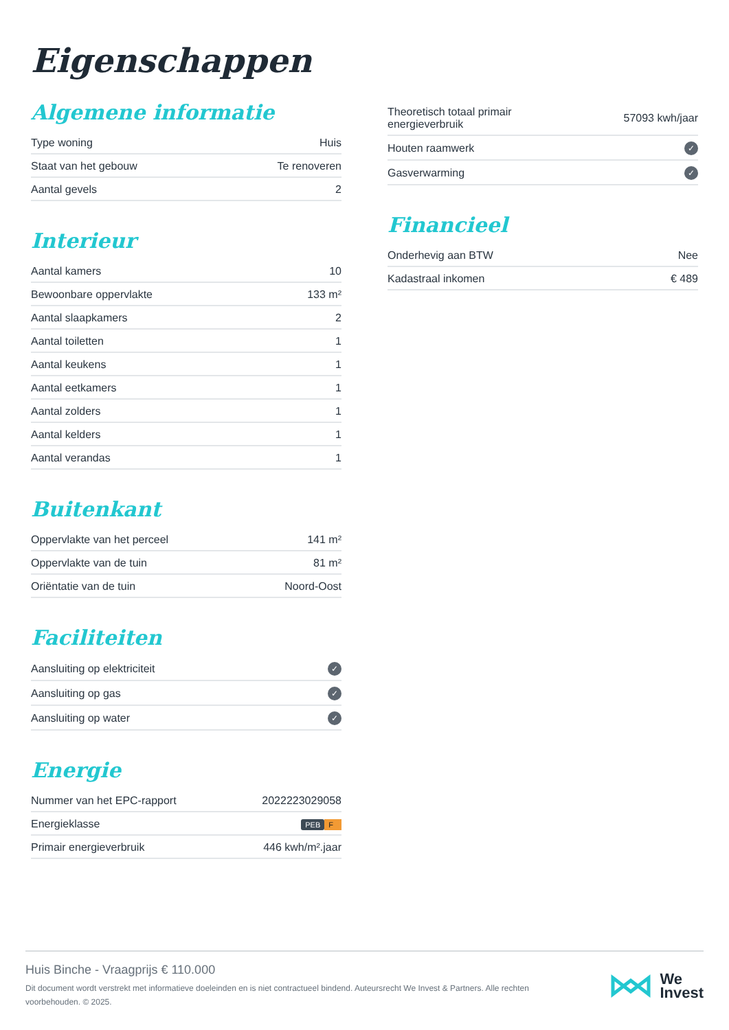Eigenschappen
Algemene informatie
| Type woning | Huis |
| Staat van het gebouw | Te renoveren |
| Aantal gevels | 2 |
Interieur
| Aantal kamers | 10 |
| Bewoonbare oppervlakte | 133 m² |
| Aantal slaapkamers | 2 |
| Aantal toiletten | 1 |
| Aantal keukens | 1 |
| Aantal eetkamers | 1 |
| Aantal zolders | 1 |
| Aantal kelders | 1 |
| Aantal verandas | 1 |
Buitenkant
| Oppervlakte van het perceel | 141 m² |
| Oppervlakte van de tuin | 81 m² |
| Oriëntatie van de tuin | Noord-Oost |
Faciliteiten
| Aansluiting op elektriciteit | ✓ |
| Aansluiting op gas | ✓ |
| Aansluiting op water | ✓ |
Energie
| Nummer van het EPC-rapport | 2022223029058 |
| Energieklasse | PEB F |
| Primair energieverbruik | 446 kwh/m².jaar |
| Theoretisch totaal primair energieverbruik | 57093 kwh/jaar |
| Houten raamwerk | ✓ |
| Gasverwarming | ✓ |
Financieel
| Onderhevig aan BTW | Nee |
| Kadastraal inkomen | € 489 |
Huis Binche - Vraagprijs € 110.000
Dit document wordt verstrekt met informatieve doeleinden en is niet contractueel bindend. Auteursrecht We Invest & Partners. Alle rechten voorbehouden. © 2025.
We
Invest